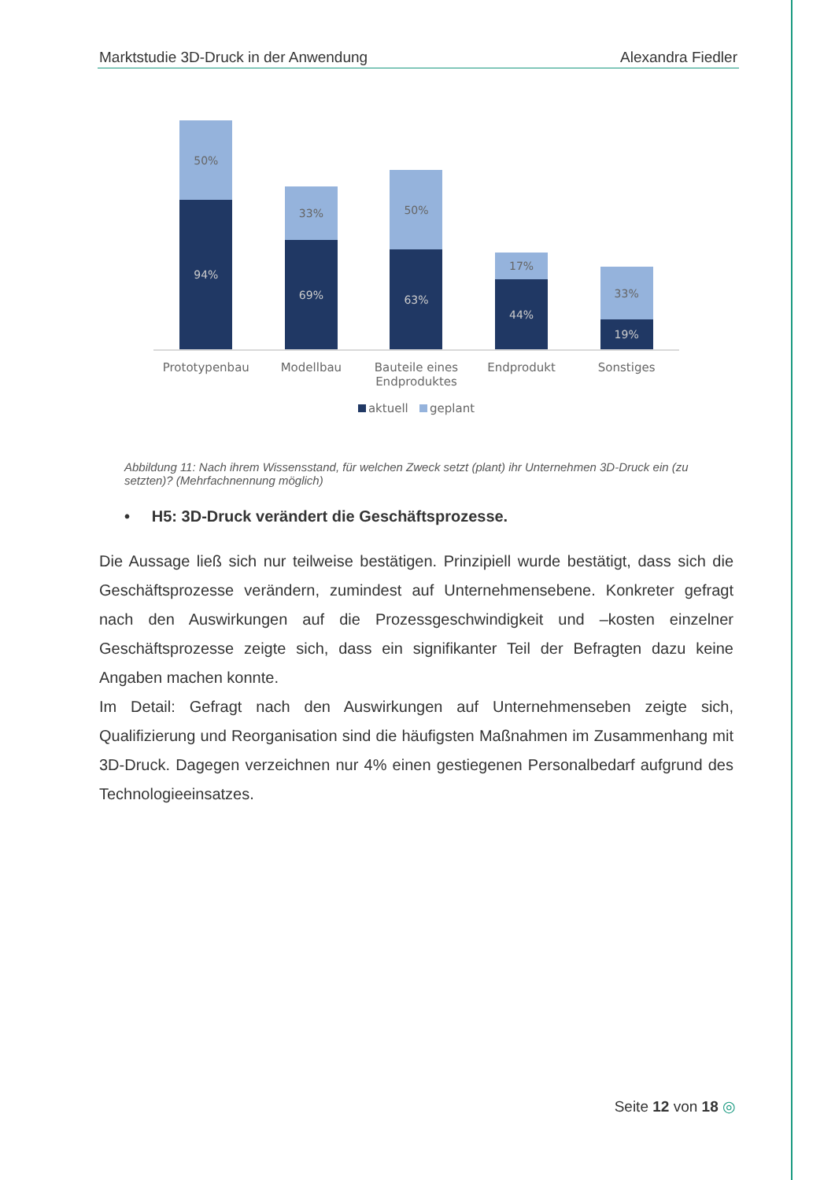Marktstudie 3D-Druck in der Anwendung Alexandra Fiedler
50%
94%
33%
69%
50%
63%
17%
44%
33%
19%
Prototypenbau Modellbau Bauteile eines Endproduktes
Endprodukt Sonstiges
aktuell geplant
Abbildung 11: Nach ihrem Wissensstand, für welchen Zweck setzt (plant) ihr Unternehmen 3D-Druck ein (zu setzten)? (Mehrfachnennung möglich)
• H5: 3D-Druck verändert die Geschäftsprozesse.
Die Aussage ließ sich nur teilweise bestätigen. Prinzipiell wurde bestätigt, dass sich die Geschäftsprozesse verändern, zumindest auf Unternehmensebene. Konkreter gefragt nach den Auswirkungen auf die Prozessgeschwindigkeit und –kosten einzelner Geschäftsprozesse zeigte sich, dass ein signifikanter Teil der Befragten dazu keine Angaben machen konnte.
Im Detail: Gefragt nach den Auswirkungen auf Unternehmenseben zeigte sich, Qualifizierung und Reorganisation sind die häufigsten Maßnahmen im Zusammenhang mit 3D-Druck. Dagegen verzeichnen nur 4% einen gestiegenen Personalbedarf aufgrund des Technologieeinsatzes.
Seite 12 von 18 ◎